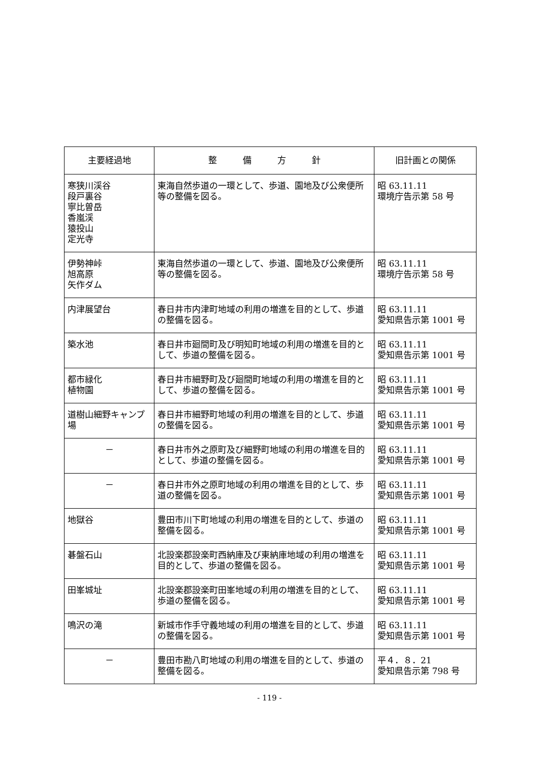| 主要経過地 | 整 備 方 針 | 旧計画との関係 |
| --- | --- | --- |
| 寒狭川渓谷 段戸裏谷 寧比曽岳 香嵐渓 猿投山 定光寺 | 東海自然歩道の一環として、歩道、園地及び公衆便所等の整備を図る。 | 昭 63.11.11 環境庁告示第 58 号 |
| 伊勢神峠 旭高原 矢作ダム | 東海自然歩道の一環として、歩道、園地及び公衆便所等の整備を図る。 | 昭 63.11.11 環境庁告示第 58 号 |
| 内津展望台 | 春日井市内津町地域の利用の増進を目的として、歩道の整備を図る。 | 昭 63.11.11 愛知県告示第 1001 号 |
| 築水池 | 春日井市廻間町及び明知町地域の利用の増進を目的として、歩道の整備を図る。 | 昭 63.11.11 愛知県告示第 1001 号 |
| 都市緑化 植物園 | 春日井市細野町及び廻間町地域の利用の増進を目的として、歩道の整備を図る。 | 昭 63.11.11 愛知県告示第 1001 号 |
| 道樹山細野キャンプ場 | 春日井市細野町地域の利用の増進を目的として、歩道の整備を図る。 | 昭 63.11.11 愛知県告示第 1001 号 |
| － | 春日井市外之原町及び細野町地域の利用の増進を目的として、歩道の整備を図る。 | 昭 63.11.11 愛知県告示第 1001 号 |
| － | 春日井市外之原町地域の利用の増進を目的として、歩道の整備を図る。 | 昭 63.11.11 愛知県告示第 1001 号 |
| 地獄谷 | 豊田市川下町地域の利用の増進を目的として、歩道の整備を図る。 | 昭 63.11.11 愛知県告示第 1001 号 |
| 碁盤石山 | 北設楽郡設楽町西納庫及び東納庫地域の利用の増進を目的として、歩道の整備を図る。 | 昭 63.11.11 愛知県告示第 1001 号 |
| 田峯城址 | 北設楽郡設楽町田峯地域の利用の増進を目的として、歩道の整備を図る。 | 昭 63.11.11 愛知県告示第 1001 号 |
| 鳴沢の滝 | 新城市作手守義地域の利用の増進を目的として、歩道の整備を図る。 | 昭 63.11.11 愛知県告示第 1001 号 |
| － | 豊田市勘八町地域の利用の増進を目的として、歩道の整備を図る。 | 平４．８．21 愛知県告示第 798 号 |
- 119 -